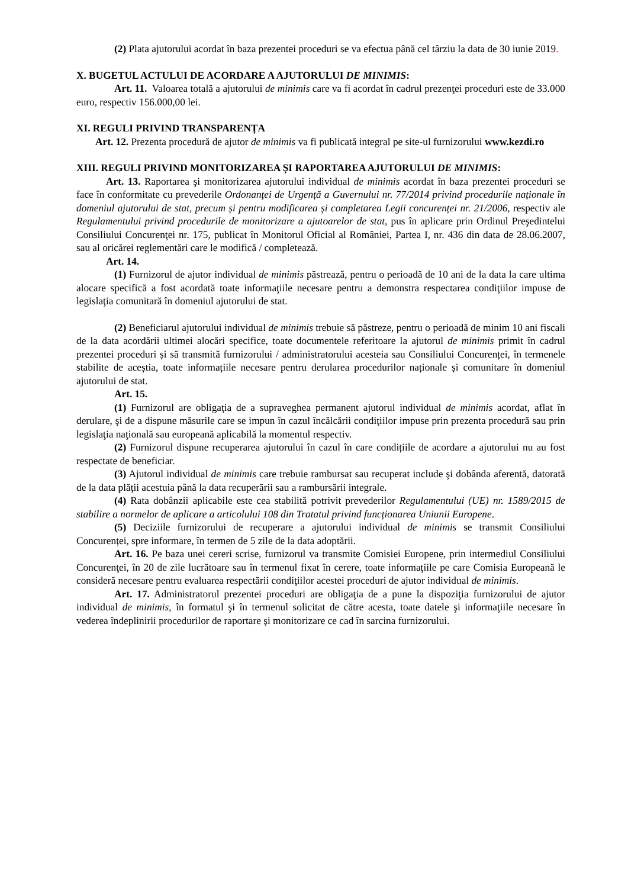(2) Plata ajutorului acordat în baza prezentei proceduri se va efectua până cel târziu la data de 30 iunie 2019.
X. BUGETUL ACTULUI DE ACORDARE A AJUTORULUI DE MINIMIS:
Art. 11. Valoarea totală a ajutorului de minimis care va fi acordat în cadrul prezenţei proceduri este de 33.000 euro, respectiv 156.000,00 lei.
XI. REGULI PRIVIND TRANSPARENȚA
Art. 12. Prezenta procedură de ajutor de minimis va fi publicată integral pe site-ul furnizorului www.kezdi.ro
XIII. REGULI PRIVIND MONITORIZAREA ȘI RAPORTAREA AJUTORULUI DE MINIMIS:
Art. 13. Raportarea şi monitorizarea ajutorului individual de minimis acordat în baza prezentei proceduri se face în conformitate cu prevederile Ordonanţei de Urgență a Guvernului nr. 77/2014 privind procedurile naționale în domeniul ajutorului de stat, precum și pentru modificarea și completarea Legii concurenței nr. 21/2006, respectiv ale Regulamentului privind procedurile de monitorizare a ajutoarelor de stat, pus în aplicare prin Ordinul Preşedintelui Consiliului Concurenţei nr. 175, publicat în Monitorul Oficial al României, Partea I, nr. 436 din data de 28.06.2007, sau al oricărei reglementări care le modifică / completează.
Art. 14.
(1) Furnizorul de ajutor individual de minimis păstrează, pentru o perioadă de 10 ani de la data la care ultima alocare specifică a fost acordată toate informaţiile necesare pentru a demonstra respectarea condiţiilor impuse de legislaţia comunitară în domeniul ajutorului de stat.
(2) Beneficiarul ajutorului individual de minimis trebuie să păstreze, pentru o perioadă de minim 10 ani fiscali de la data acordării ultimei alocări specifice, toate documentele referitoare la ajutorul de minimis primit în cadrul prezentei proceduri și să transmită furnizorului / administratorului acesteia sau Consiliului Concurenței, în termenele stabilite de aceștia, toate informațiile necesare pentru derularea procedurilor naționale și comunitare în domeniul ajutorului de stat.
Art. 15.
(1) Furnizorul are obligaţia de a supraveghea permanent ajutorul individual de minimis acordat, aflat în derulare, şi de a dispune măsurile care se impun în cazul încălcării condiţiilor impuse prin prezenta procedură sau prin legislaţia naţională sau europeană aplicabilă la momentul respectiv.
(2) Furnizorul dispune recuperarea ajutorului în cazul în care condițiile de acordare a ajutorului nu au fost respectate de beneficiar.
(3) Ajutorul individual de minimis care trebuie rambursat sau recuperat include şi dobânda aferentă, datorată de la data plăţii acestuia până la data recuperării sau a rambursării integrale.
(4) Rata dobânzii aplicabile este cea stabilită potrivit prevederilor Regulamentului (UE) nr. 1589/2015 de stabilire a normelor de aplicare a articolului 108 din Tratatul privind funcționarea Uniunii Europene.
(5) Deciziile furnizorului de recuperare a ajutorului individual de minimis se transmit Consiliului Concurenței, spre informare, în termen de 5 zile de la data adoptării.
Art. 16. Pe baza unei cereri scrise, furnizorul va transmite Comisiei Europene, prin intermediul Consiliului Concurenţei, în 20 de zile lucrătoare sau în termenul fixat în cerere, toate informaţiile pe care Comisia Europeană le consideră necesare pentru evaluarea respectării condiţiilor acestei proceduri de ajutor individual de minimis.
Art. 17. Administratorul prezentei proceduri are obligaţia de a pune la dispoziţia furnizorului de ajutor individual de minimis, în formatul şi în termenul solicitat de către acesta, toate datele şi informaţiile necesare în vederea îndeplinirii procedurilor de raportare şi monitorizare ce cad în sarcina furnizorului.